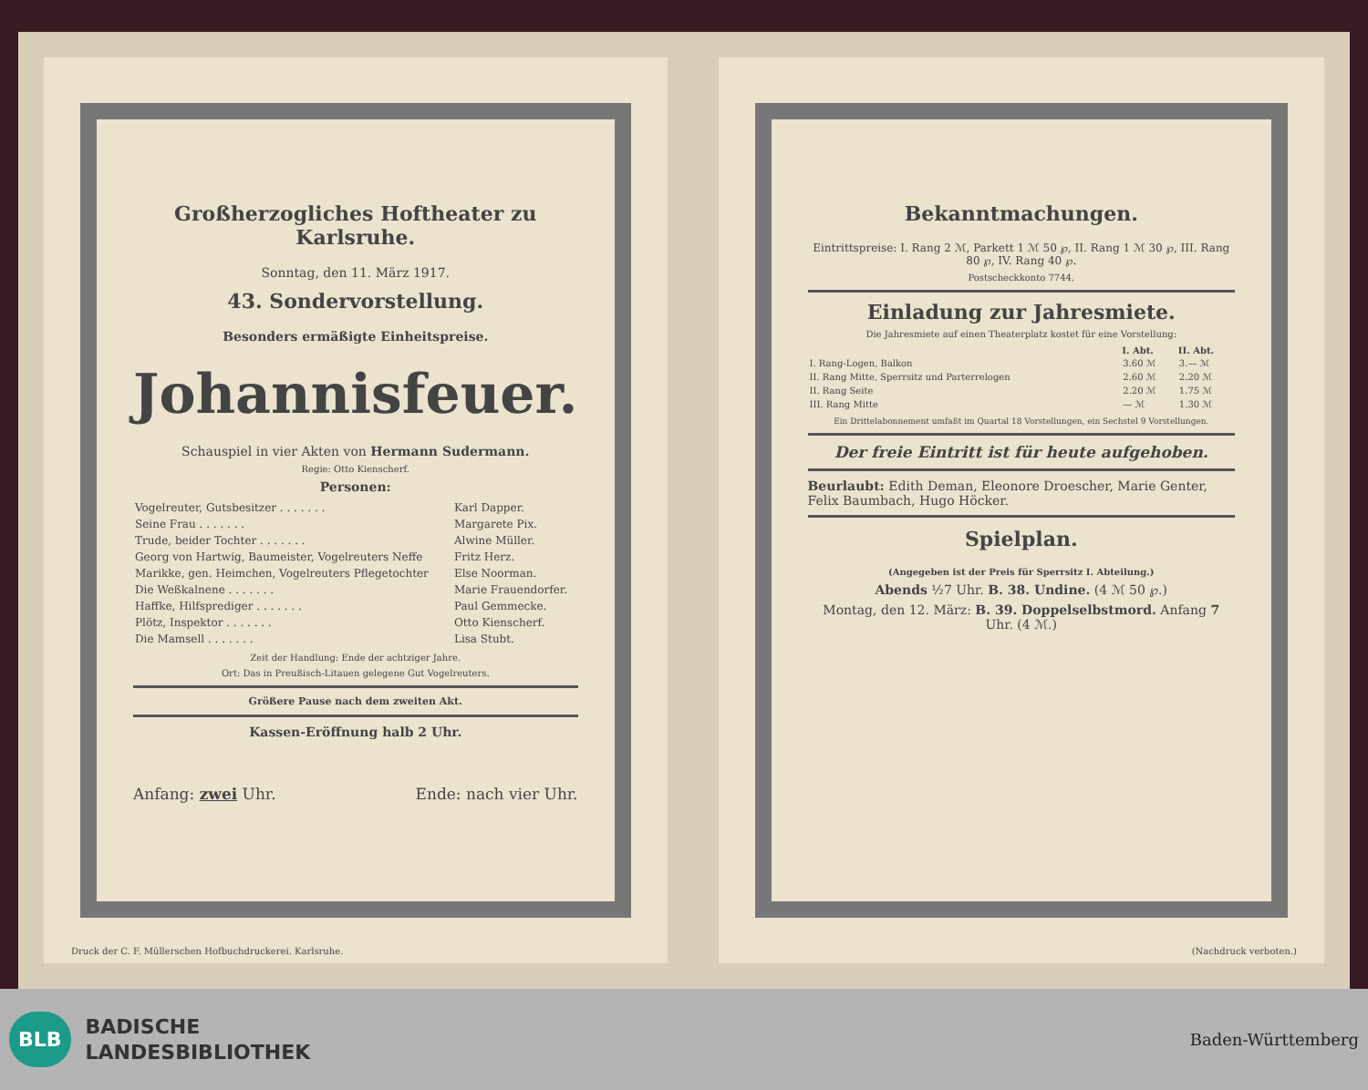Großherzogliches Hoftheater zu Karlsruhe.
Sonntag, den 11. März 1917.
43. Sondervorstellung.
Besonders ermäßigte Einheitspreise.
Johannisfeuer.
Schauspiel in vier Akten von Hermann Sudermann.
Regie: Otto Kienscherf.
Personen:
| Vogelreuter, Gutsbesitzer . . . . . . . | Karl Dapper. |
| Seine Frau . . . . . . . | Margarete Pix. |
| Trude, beider Tochter . . . . . . . | Alwine Müller. |
| Georg von Hartwig, Baumeister, Vogelreuters Neffe | Fritz Herz. |
| Marikke, gen. Heimchen, Vogelreuters Pflegetochter | Else Noorman. |
| Die Weßkalnene . . . . . . . | Marie Frauendorfer. |
| Haffke, Hilfsprediger . . . . . . . | Paul Gemmecke. |
| Plötz, Inspektor . . . . . . . | Otto Kienscherf. |
| Die Mamsell . . . . . . . | Lisa Stubt. |
Zeit der Handlung: Ende der achtziger Jahre.
Ort: Das in Preußisch-Litauen gelegene Gut Vogelreuters.
Größere Pause nach dem zweiten Akt.
Kassen-Eröffnung halb 2 Uhr.
Anfang: zwei Uhr. Ende: nach vier Uhr.
Druck der C. F. Müllerschen Hofbuchdruckerei. Karlsruhe.
Bekanntmachungen.
Eintrittspreise: I. Rang 2 ℳ, Parkett 1 ℳ 50 ℘, II. Rang 1 ℳ 30 ℘, III. Rang 80 ℘, IV. Rang 40 ℘.
Postscheckkonto 7744.
Einladung zur Jahresmiete.
Die Jahresmiete auf einen Theaterplatz kostet für eine Vorstellung:
| | I. Abt. | II. Abt. |
| --- | --- | --- |
| I. Rang-Logen, Balkon | 3.60 ℳ | 3.— ℳ |
| II. Rang Mitte, Sperrsitz und Parterrelogen | 2.60 ℳ | 2.20 ℳ |
| II. Rang Seite | 2.20 ℳ | 1.75 ℳ |
| III. Rang Mitte | — ℳ | 1.30 ℳ |
Ein Drittelabonnement umfaßt im Quartal 18 Vorstellungen, ein Sechstel 9 Vorstellungen.
Der freie Eintritt ist für heute aufgehoben.
Beurlaubt: Edith Deman, Eleonore Droescher, Marie Genter, Felix Baumbach, Hugo Höcker.
Spielplan.
(Angegeben ist der Preis für Sperrsitz I. Abteilung.)
Abends ½7 Uhr. B. 38. Undine. (4 ℳ 50 ℘.)
Montag, den 12. März: B. 39. Doppelselbstmord. Anfang 7 Uhr. (4 ℳ.)
(Nachdruck verboten.)
BLB
BADISCHE
LANDESBIBLIOTHEK
Baden-Württemberg